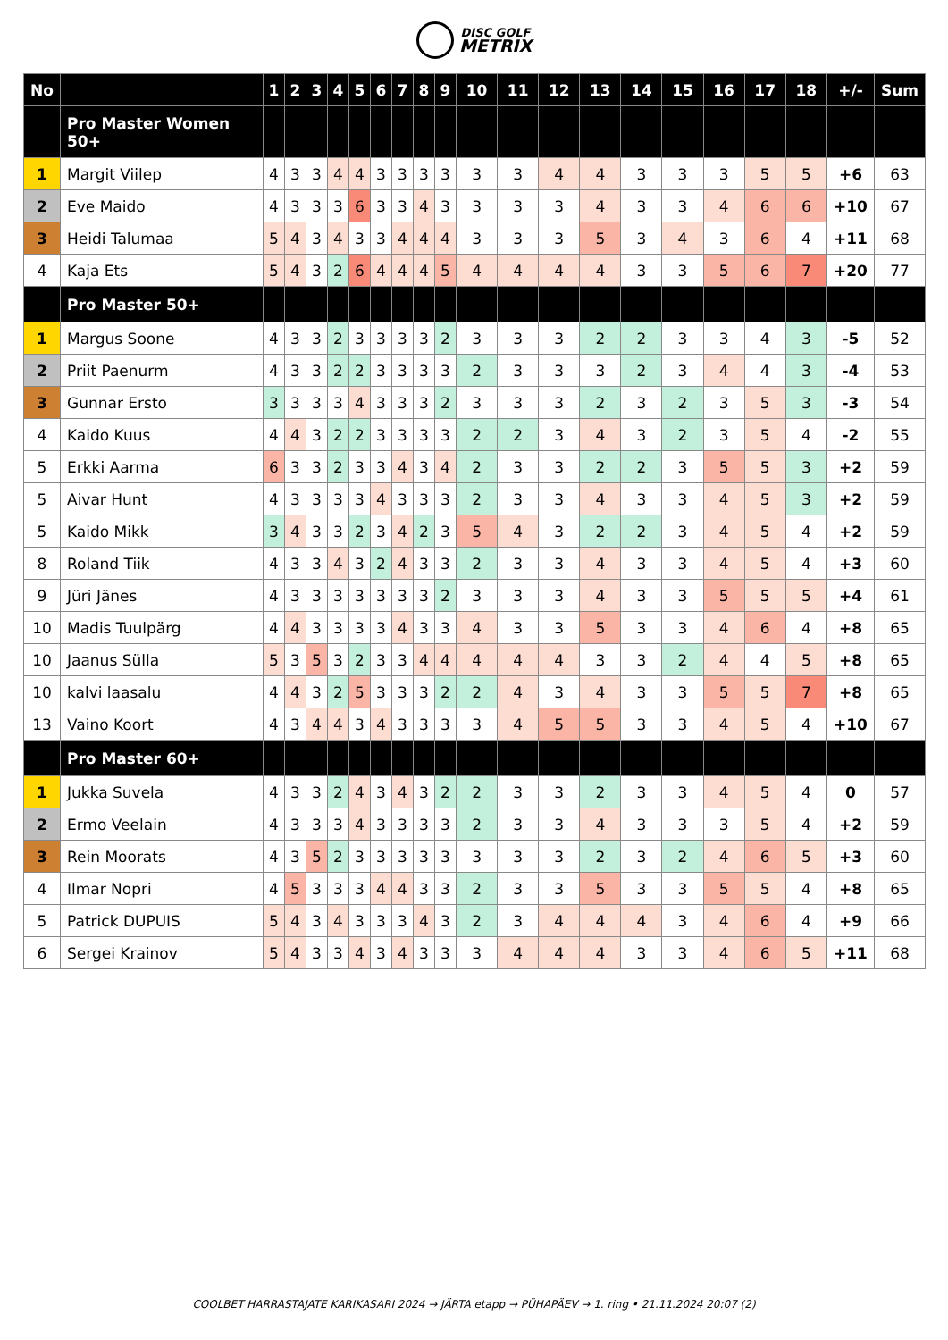DISC GOLF
METRIX
| No | | 1 | 2 | 3 | 4 | 5 | 6 | 7 | 8 | 9 | 10 | 11 | 12 | 13 | 14 | 15 | 16 | 17 | 18 | +/- | Sum |
| --- | --- | --- | --- | --- | --- | --- | --- | --- | --- | --- | --- | --- | --- | --- | --- | --- | --- | --- | --- | --- | --- |
| | Pro Master Women 50+ | | | | | | | | | | | | | | | | | | | | |
| 1 | Margit Viilep | 4 | 3 | 3 | 4 | 4 | 3 | 3 | 3 | 3 | 3 | 3 | 4 | 4 | 3 | 3 | 3 | 5 | 5 | +6 | 63 |
| 2 | Eve Maido | 4 | 3 | 3 | 3 | 6 | 3 | 3 | 4 | 3 | 3 | 3 | 3 | 4 | 3 | 3 | 4 | 6 | 6 | +10 | 67 |
| 3 | Heidi Talumaa | 5 | 4 | 3 | 4 | 3 | 3 | 4 | 4 | 4 | 3 | 3 | 3 | 5 | 3 | 4 | 3 | 6 | 4 | +11 | 68 |
| 4 | Kaja Ets | 5 | 4 | 3 | 2 | 6 | 4 | 4 | 4 | 5 | 4 | 4 | 4 | 4 | 3 | 3 | 5 | 6 | 7 | +20 | 77 |
| | Pro Master 50+ | | | | | | | | | | | | | | | | | | | | |
| 1 | Margus Soone | 4 | 3 | 3 | 2 | 3 | 3 | 3 | 3 | 2 | 3 | 3 | 3 | 2 | 2 | 3 | 3 | 4 | 3 | -5 | 52 |
| 2 | Priit Paenurm | 4 | 3 | 3 | 2 | 2 | 3 | 3 | 3 | 3 | 2 | 3 | 3 | 3 | 2 | 3 | 4 | 4 | 3 | -4 | 53 |
| 3 | Gunnar Ersto | 3 | 3 | 3 | 3 | 4 | 3 | 3 | 3 | 2 | 3 | 3 | 3 | 2 | 3 | 2 | 3 | 5 | 3 | -3 | 54 |
| 4 | Kaido Kuus | 4 | 4 | 3 | 2 | 2 | 3 | 3 | 3 | 3 | 2 | 2 | 3 | 4 | 3 | 2 | 3 | 5 | 4 | -2 | 55 |
| 5 | Erkki Aarma | 6 | 3 | 3 | 2 | 3 | 3 | 4 | 3 | 4 | 2 | 3 | 3 | 2 | 2 | 3 | 5 | 5 | 3 | +2 | 59 |
| 5 | Aivar Hunt | 4 | 3 | 3 | 3 | 3 | 4 | 3 | 3 | 3 | 2 | 3 | 3 | 4 | 3 | 3 | 4 | 5 | 3 | +2 | 59 |
| 5 | Kaido Mikk | 3 | 4 | 3 | 3 | 2 | 3 | 4 | 2 | 3 | 5 | 4 | 3 | 2 | 2 | 3 | 4 | 5 | 4 | +2 | 59 |
| 8 | Roland Tiik | 4 | 3 | 3 | 4 | 3 | 2 | 4 | 3 | 3 | 2 | 3 | 3 | 4 | 3 | 3 | 4 | 5 | 4 | +3 | 60 |
| 9 | Jüri Jänes | 4 | 3 | 3 | 3 | 3 | 3 | 3 | 3 | 2 | 3 | 3 | 3 | 4 | 3 | 3 | 5 | 5 | 5 | +4 | 61 |
| 10 | Madis Tuulpärg | 4 | 4 | 3 | 3 | 3 | 3 | 4 | 3 | 3 | 4 | 3 | 3 | 5 | 3 | 3 | 4 | 6 | 4 | +8 | 65 |
| 10 | Jaanus Sülla | 5 | 3 | 5 | 3 | 2 | 3 | 3 | 4 | 4 | 4 | 4 | 4 | 3 | 3 | 2 | 4 | 4 | 5 | +8 | 65 |
| 10 | kalvi laasalu | 4 | 4 | 3 | 2 | 5 | 3 | 3 | 3 | 2 | 2 | 4 | 3 | 4 | 3 | 3 | 5 | 5 | 7 | +8 | 65 |
| 13 | Vaino Koort | 4 | 3 | 4 | 4 | 3 | 4 | 3 | 3 | 3 | 3 | 4 | 5 | 5 | 3 | 3 | 4 | 5 | 4 | +10 | 67 |
| | Pro Master 60+ | | | | | | | | | | | | | | | | | | | | |
| 1 | Jukka Suvela | 4 | 3 | 3 | 2 | 4 | 3 | 4 | 3 | 2 | 2 | 3 | 3 | 2 | 3 | 3 | 4 | 5 | 4 | 0 | 57 |
| 2 | Ermo Veelain | 4 | 3 | 3 | 3 | 4 | 3 | 3 | 3 | 3 | 2 | 3 | 3 | 4 | 3 | 3 | 3 | 5 | 4 | +2 | 59 |
| 3 | Rein Moorats | 4 | 3 | 5 | 2 | 3 | 3 | 3 | 3 | 3 | 3 | 3 | 3 | 2 | 3 | 2 | 4 | 6 | 5 | +3 | 60 |
| 4 | Ilmar Nopri | 4 | 5 | 3 | 3 | 3 | 4 | 4 | 3 | 3 | 2 | 3 | 3 | 5 | 3 | 3 | 5 | 5 | 4 | +8 | 65 |
| 5 | Patrick DUPUIS | 5 | 4 | 3 | 4 | 3 | 3 | 3 | 4 | 3 | 2 | 3 | 4 | 4 | 4 | 3 | 4 | 6 | 4 | +9 | 66 |
| 6 | Sergei Krainov | 5 | 4 | 3 | 3 | 4 | 3 | 4 | 3 | 3 | 3 | 4 | 4 | 4 | 3 | 3 | 4 | 6 | 5 | +11 | 68 |
COOLBET HARRASTAJATE KARIKASARI 2024 → JÄRTA etapp → PÜHAPÄEV → 1. ring • 21.11.2024 20:07 (2)